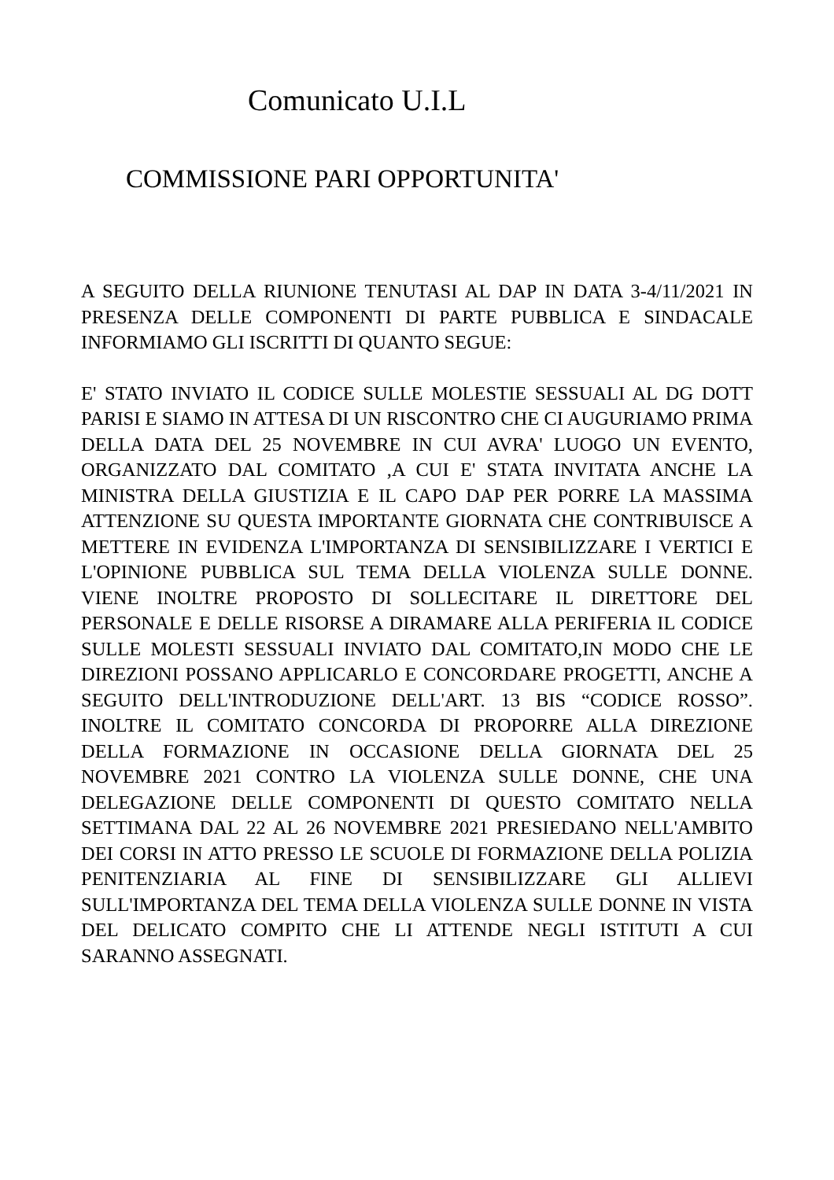Comunicato U.I.L
COMMISSIONE PARI OPPORTUNITA'
A SEGUITO DELLA RIUNIONE TENUTASI AL DAP IN DATA 3-4/11/2021 IN PRESENZA DELLE COMPONENTI DI PARTE PUBBLICA E SINDACALE INFORMIAMO GLI ISCRITTI DI QUANTO SEGUE:
E' STATO INVIATO IL CODICE SULLE MOLESTIE SESSUALI AL DG DOTT PARISI E SIAMO IN ATTESA DI UN RISCONTRO CHE CI AUGURIAMO PRIMA DELLA DATA DEL 25 NOVEMBRE IN CUI AVRA' LUOGO UN EVENTO, ORGANIZZATO DAL COMITATO ,A CUI E' STATA INVITATA ANCHE LA MINISTRA DELLA GIUSTIZIA E IL CAPO DAP PER PORRE LA MASSIMA ATTENZIONE SU QUESTA IMPORTANTE GIORNATA CHE CONTRIBUISCE A METTERE IN EVIDENZA L'IMPORTANZA DI SENSIBILIZZARE I VERTICI E L'OPINIONE PUBBLICA SUL TEMA DELLA VIOLENZA SULLE DONNE. VIENE INOLTRE PROPOSTO DI SOLLECITARE IL DIRETTORE DEL PERSONALE E DELLE RISORSE A DIRAMARE ALLA PERIFERIA IL CODICE SULLE MOLESTI SESSUALI INVIATO DAL COMITATO,IN MODO CHE LE DIREZIONI POSSANO APPLICARLO E CONCORDARE PROGETTI, ANCHE A SEGUITO DELL'INTRODUZIONE DELL'ART. 13 BIS “CODICE ROSSO”. INOLTRE IL COMITATO CONCORDA DI PROPORRE ALLA DIREZIONE DELLA FORMAZIONE IN OCCASIONE DELLA GIORNATA DEL 25 NOVEMBRE 2021 CONTRO LA VIOLENZA SULLE DONNE, CHE UNA DELEGAZIONE DELLE COMPONENTI DI QUESTO COMITATO NELLA SETTIMANA DAL 22 AL 26 NOVEMBRE 2021 PRESIEDANO NELL'AMBITO DEI CORSI IN ATTO PRESSO LE SCUOLE DI FORMAZIONE DELLA POLIZIA PENITENZIARIA AL FINE DI SENSIBILIZZARE GLI ALLIEVI SULL'IMPORTANZA DEL TEMA DELLA VIOLENZA SULLE DONNE IN VISTA DEL DELICATO COMPITO CHE LI ATTENDE NEGLI ISTITUTI A CUI SARANNO ASSEGNATI.